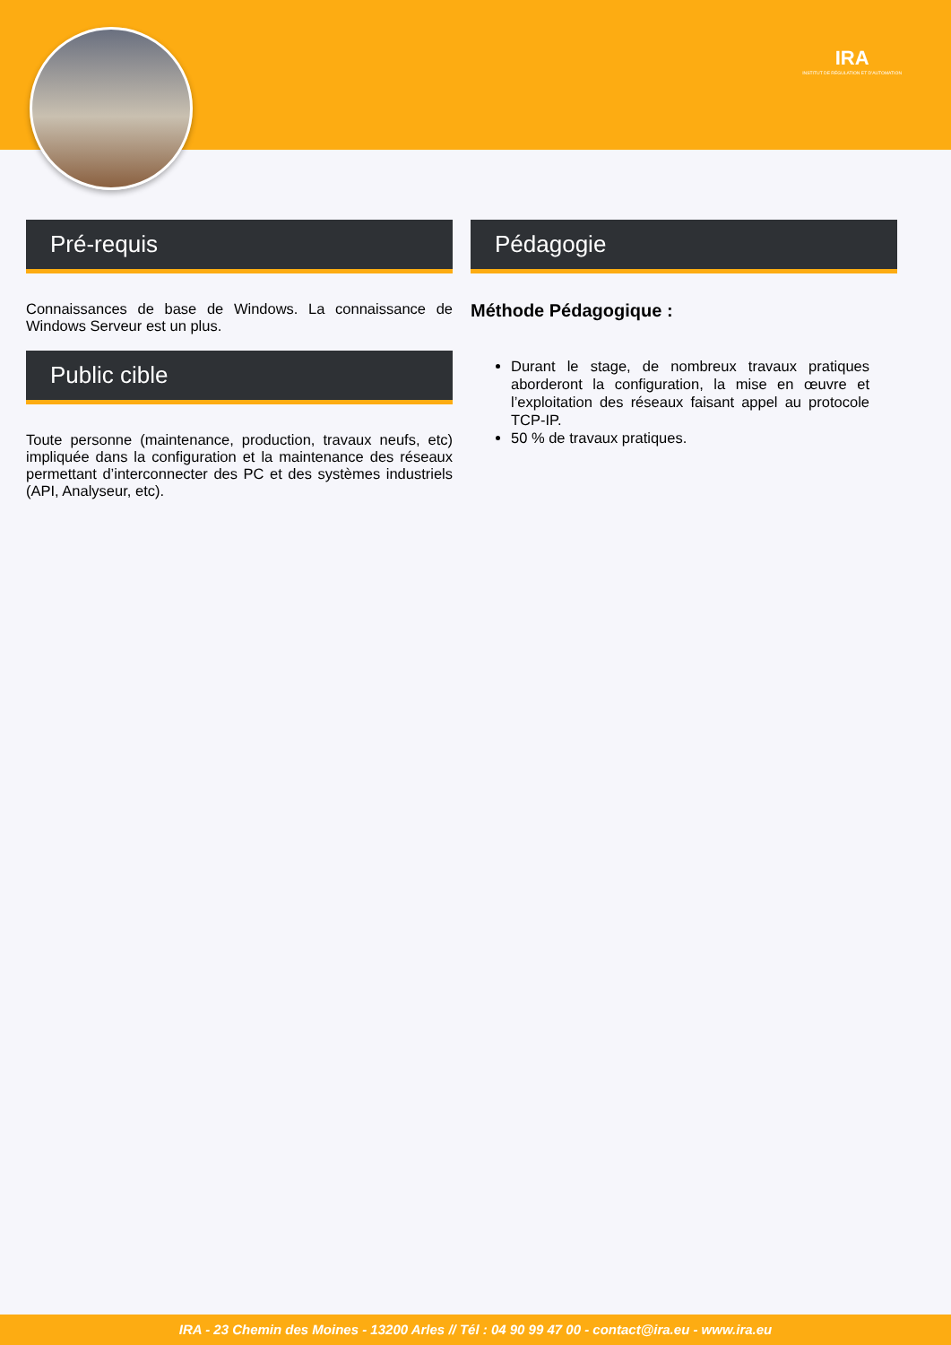IRA
INSTITUT DE RÉGULATION ET D'AUTOMATION
Pré-requis
Connaissances de base de Windows. La connaissance de Windows Serveur est un plus.
Public cible
Toute personne (maintenance, production, travaux neufs, etc) impliquée dans la configuration et la maintenance des réseaux permettant d’interconnecter des PC et des systèmes industriels (API, Analyseur, etc).
Pédagogie
Méthode Pédagogique :
Durant le stage, de nombreux travaux pratiques aborderont la configuration, la mise en œuvre et l’exploitation des réseaux faisant appel au protocole TCP-IP.
50 % de travaux pratiques.
IRA - 23 Chemin des Moines - 13200 Arles // Tél : 04 90 99 47 00 - contact@ira.eu - www.ira.eu